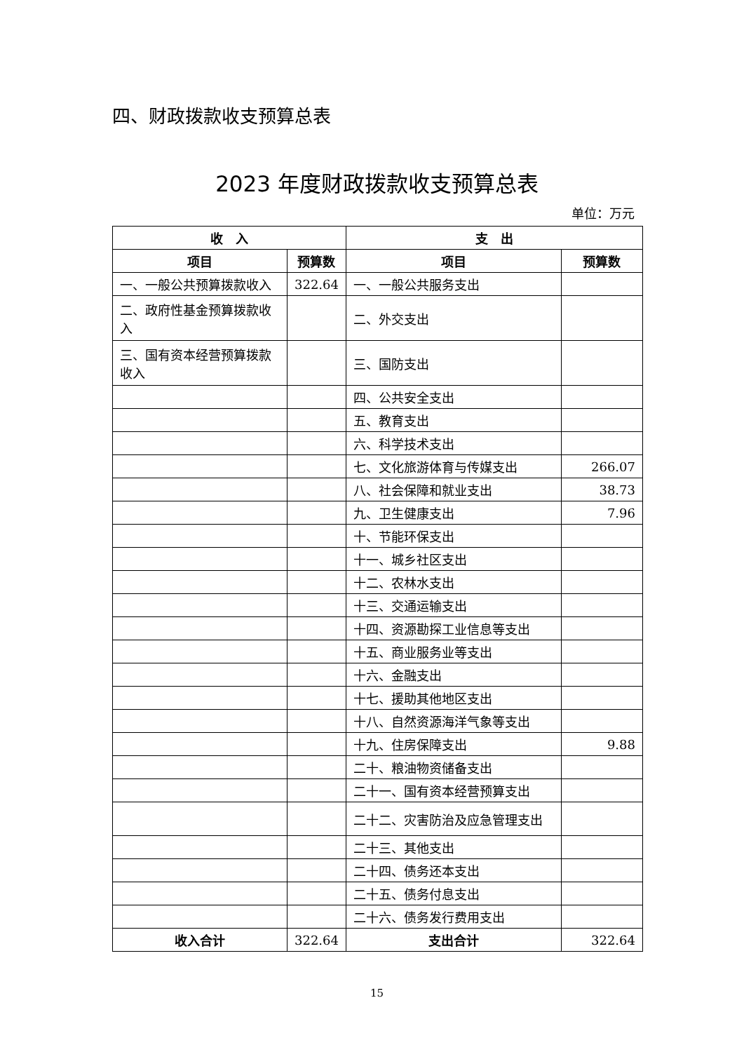四、财政拨款收支预算总表
2023 年度财政拨款收支预算总表
单位：万元
| 收 入 | | 支 出 | |
| --- | --- | --- | --- |
| 项目 | 预算数 | 项目 | 预算数 |
| 一、一般公共预算拨款收入 | 322.64 | 一、一般公共服务支出 | |
| 二、政府性基金预算拨款收入 | | 二、外交支出 | |
| 三、国有资本经营预算拨款收入 | | 三、国防支出 | |
| | | 四、公共安全支出 | |
| | | 五、教育支出 | |
| | | 六、科学技术支出 | |
| | | 七、文化旅游体育与传媒支出 | 266.07 |
| | | 八、社会保障和就业支出 | 38.73 |
| | | 九、卫生健康支出 | 7.96 |
| | | 十、节能环保支出 | |
| | | 十一、城乡社区支出 | |
| | | 十二、农林水支出 | |
| | | 十三、交通运输支出 | |
| | | 十四、资源勘探工业信息等支出 | |
| | | 十五、商业服务业等支出 | |
| | | 十六、金融支出 | |
| | | 十七、援助其他地区支出 | |
| | | 十八、自然资源海洋气象等支出 | |
| | | 十九、住房保障支出 | 9.88 |
| | | 二十、粮油物资储备支出 | |
| | | 二十一、国有资本经营预算支出 | |
| | | 二十二、灾害防治及应急管理支出 | |
| | | 二十三、其他支出 | |
| | | 二十四、债务还本支出 | |
| | | 二十五、债务付息支出 | |
| | | 二十六、债务发行费用支出 | |
| 收入合计 | 322.64 | 支出合计 | 322.64 |
15